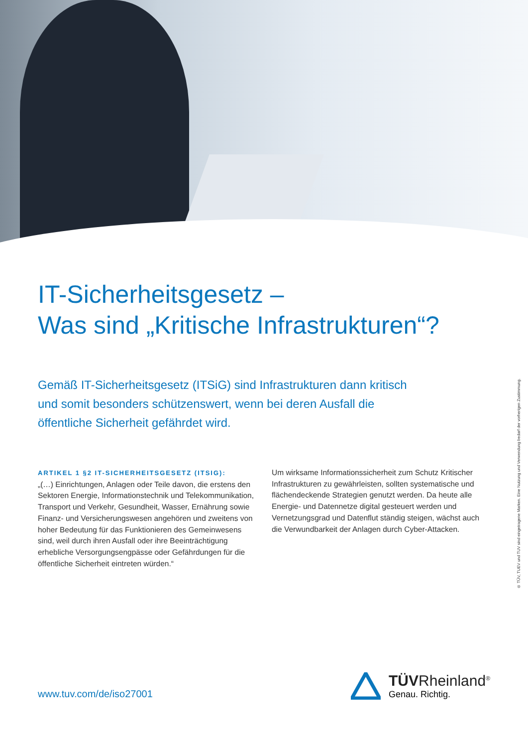IT-Sicherheitsgesetz –
Was sind „Kritische Infrastrukturen“?
Gemäß IT-Sicherheitsgesetz (ITSiG) sind Infrastrukturen dann kritisch und somit besonders schützenswert, wenn bei deren Ausfall die öffentliche Sicherheit gefährdet wird.
ARTIKEL 1 §2 IT-SICHERHEITSGESETZ (ITSIG):
„(…) Einrichtungen, Anlagen oder Teile davon, die erstens den Sektoren Energie, Informationstechnik und Telekommunikation, Transport und Verkehr, Gesundheit, Wasser, Ernährung sowie Finanz- und Versicherungswesen angehören und zweitens von hoher Bedeutung für das Funktionieren des Gemeinwesens sind, weil durch ihren Ausfall oder ihre Beeinträchtigung erhebliche Versorgungsengpässe oder Gefährdungen für die öffentliche Sicherheit eintreten würden.“
Um wirksame Informationssicherheit zum Schutz Kritischer Infrastrukturen zu gewährleisten, sollten systematische und flächendeckende Strategien genutzt werden. Da heute alle Energie- und Datennetze digital gesteuert werden und Vernetzungsgrad und Datenflut ständig steigen, wächst auch die Verwundbarkeit der Anlagen durch Cyber-Attacken.
® TÜV, TUEV und TUV sind eingetragene Marken. Eine Nutzung und Verwendung bedarf der vorherigen Zustimmung.
www.tuv.com/de/iso27001
TÜVRheinland<sup>®</sup>
Genau. Richtig.